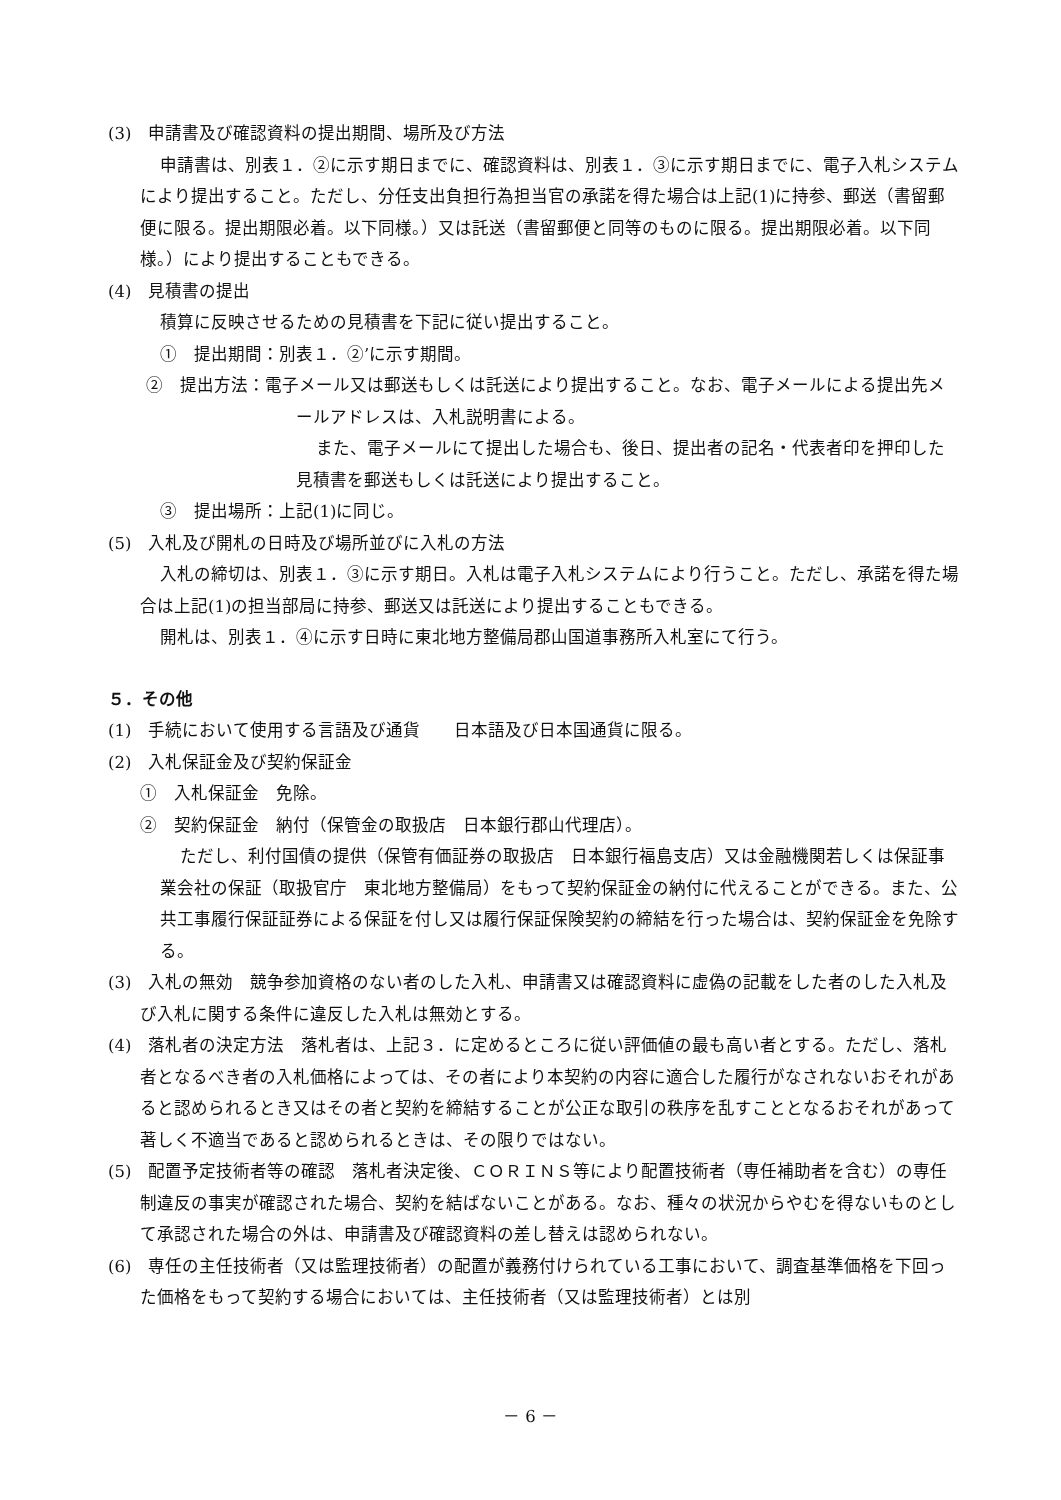(3)　申請書及び確認資料の提出期間、場所及び方法
申請書は、別表１．②に示す期日までに、確認資料は、別表１．③に示す期日までに、電子入札システムにより提出すること。ただし、分任支出負担行為担当官の承諾を得た場合は上記(1)に持参、郵送（書留郵便に限る。提出期限必着。以下同様。）又は託送（書留郵便と同等のものに限る。提出期限必着。以下同様。）により提出することもできる。
(4)　見積書の提出
積算に反映させるための見積書を下記に従い提出すること。
①　提出期間：別表１．②’に示す期間。
②　提出方法：電子メール又は郵送もしくは託送により提出すること。なお、電子メールによる提出先メールアドレスは、入札説明書による。
また、電子メールにて提出した場合も、後日、提出者の記名・代表者印を押印した見積書を郵送もしくは託送により提出すること。
③　提出場所：上記(1)に同じ。
(5)　入札及び開札の日時及び場所並びに入札の方法
入札の締切は、別表１．③に示す期日。入札は電子入札システムにより行うこと。ただし、承諾を得た場合は上記(1)の担当部局に持参、郵送又は託送により提出することもできる。
開札は、別表１．④に示す日時に東北地方整備局郡山国道事務所入札室にて行う。
５．その他
(1)　手続において使用する言語及び通貨　　日本語及び日本国通貨に限る。
(2)　入札保証金及び契約保証金
①　入札保証金　免除。
②　契約保証金　納付（保管金の取扱店　日本銀行郡山代理店）。
ただし、利付国債の提供（保管有価証券の取扱店　日本銀行福島支店）又は金融機関若しくは保証事業会社の保証（取扱官庁　東北地方整備局）をもって契約保証金の納付に代えることができる。また、公共工事履行保証証券による保証を付し又は履行保証保険契約の締結を行った場合は、契約保証金を免除する。
(3)　入札の無効　競争参加資格のない者のした入札、申請書又は確認資料に虚偽の記載をした者のした入札及び入札に関する条件に違反した入札は無効とする。
(4)　落札者の決定方法　落札者は、上記３．に定めるところに従い評価値の最も高い者とする。ただし、落札者となるべき者の入札価格によっては、その者により本契約の内容に適合した履行がなされないおそれがあると認められるとき又はその者と契約を締結することが公正な取引の秩序を乱すこととなるおそれがあって著しく不適当であると認められるときは、その限りではない。
(5)　配置予定技術者等の確認　落札者決定後、ＣＯＲＩＮＳ等により配置技術者（専任補助者を含む）の専任制違反の事実が確認された場合、契約を結ばないことがある。なお、種々の状況からやむを得ないものとして承認された場合の外は、申請書及び確認資料の差し替えは認められない。
(6)　専任の主任技術者（又は監理技術者）の配置が義務付けられている工事において、調査基準価格を下回った価格をもって契約する場合においては、主任技術者（又は監理技術者）とは別
－ 6 －